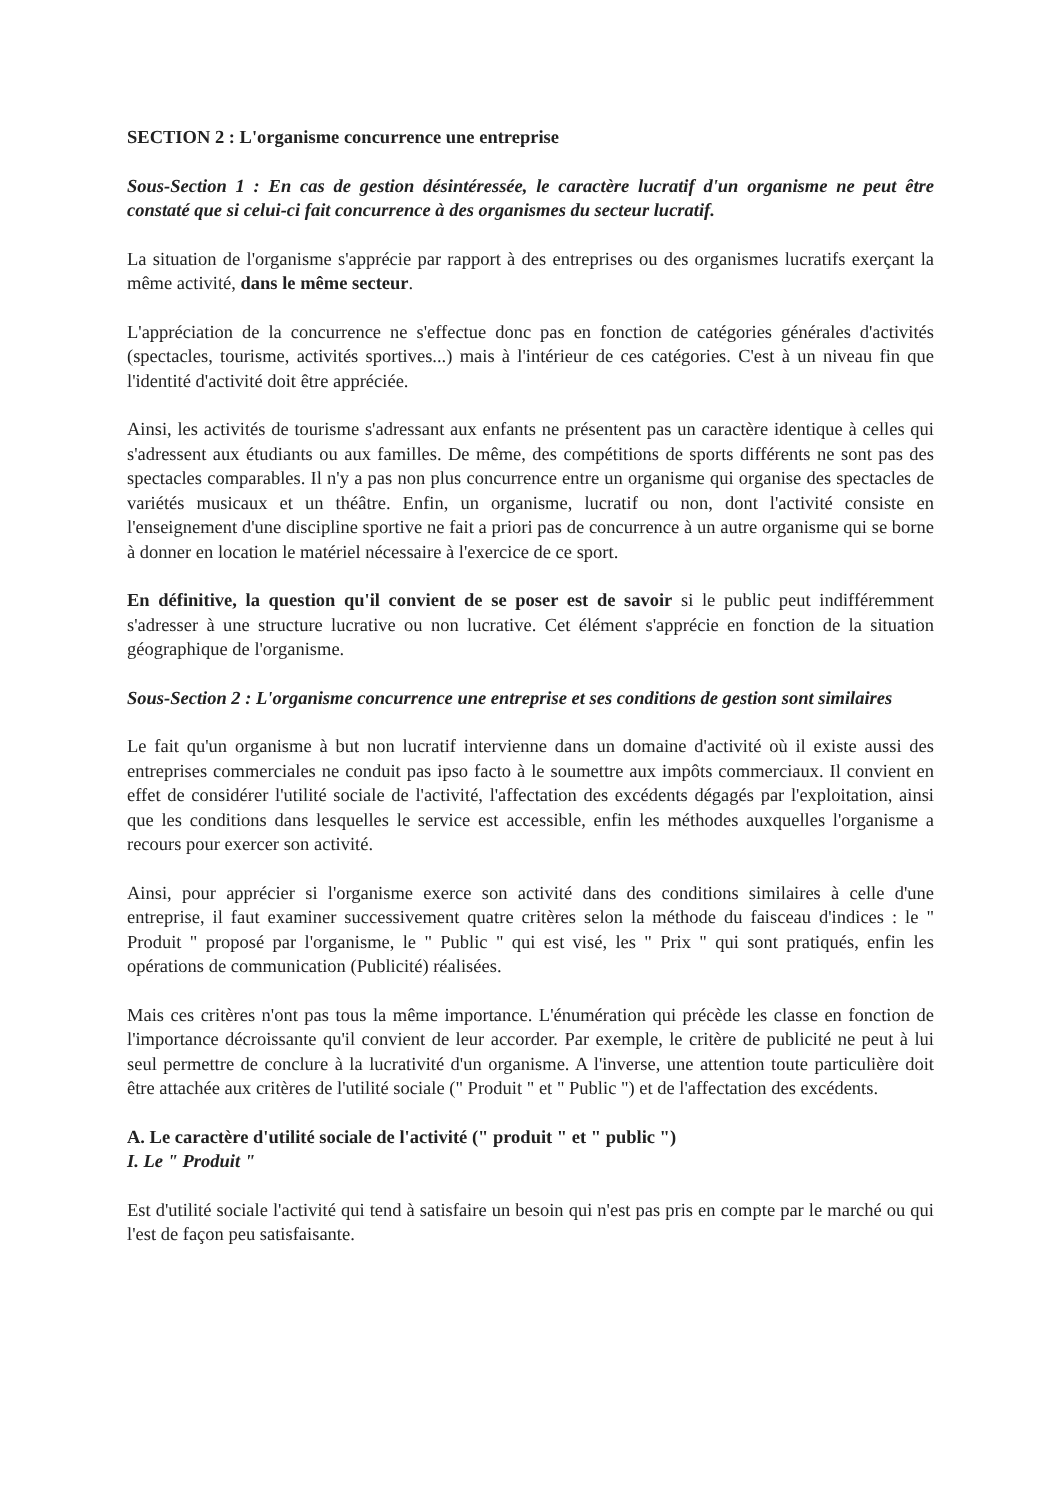SECTION 2 : L'organisme concurrence une entreprise
Sous-Section 1 : En cas de gestion désintéressée, le caractère lucratif d'un organisme ne peut être constaté que si celui-ci fait concurrence à des organismes du secteur lucratif.
La situation de l'organisme s'apprécie par rapport à des entreprises ou des organismes lucratifs exerçant la même activité, dans le même secteur.
L'appréciation de la concurrence ne s'effectue donc pas en fonction de catégories générales d'activités (spectacles, tourisme, activités sportives...) mais à l'intérieur de ces catégories. C'est à un niveau fin que l'identité d'activité doit être appréciée.
Ainsi, les activités de tourisme s'adressant aux enfants ne présentent pas un caractère identique à celles qui s'adressent aux étudiants ou aux familles. De même, des compétitions de sports différents ne sont pas des spectacles comparables. Il n'y a pas non plus concurrence entre un organisme qui organise des spectacles de variétés musicaux et un théâtre. Enfin, un organisme, lucratif ou non, dont l'activité consiste en l'enseignement d'une discipline sportive ne fait a priori pas de concurrence à un autre organisme qui se borne à donner en location le matériel nécessaire à l'exercice de ce sport.
En définitive, la question qu'il convient de se poser est de savoir si le public peut indifféremment s'adresser à une structure lucrative ou non lucrative. Cet élément s'apprécie en fonction de la situation géographique de l'organisme.
Sous-Section 2 : L'organisme concurrence une entreprise et ses conditions de gestion sont similaires
Le fait qu'un organisme à but non lucratif intervienne dans un domaine d'activité où il existe aussi des entreprises commerciales ne conduit pas ipso facto à le soumettre aux impôts commerciaux. Il convient en effet de considérer l'utilité sociale de l'activité, l'affectation des excédents dégagés par l'exploitation, ainsi que les conditions dans lesquelles le service est accessible, enfin les méthodes auxquelles l'organisme a recours pour exercer son activité.
Ainsi, pour apprécier si l'organisme exerce son activité dans des conditions similaires à celle d'une entreprise, il faut examiner successivement quatre critères selon la méthode du faisceau d'indices : le " Produit " proposé par l'organisme, le " Public " qui est visé, les " Prix " qui sont pratiqués, enfin les opérations de communication (Publicité) réalisées.
Mais ces critères n'ont pas tous la même importance. L'énumération qui précède les classe en fonction de l'importance décroissante qu'il convient de leur accorder. Par exemple, le critère de publicité ne peut à lui seul permettre de conclure à la lucrativité d'un organisme. A l'inverse, une attention toute particulière doit être attachée aux critères de l'utilité sociale (" Produit " et " Public ") et de l'affectation des excédents.
A. Le caractère d'utilité sociale de l'activité (" produit " et " public ")
I. Le " Produit "
Est d'utilité sociale l'activité qui tend à satisfaire un besoin qui n'est pas pris en compte par le marché ou qui l'est de façon peu satisfaisante.